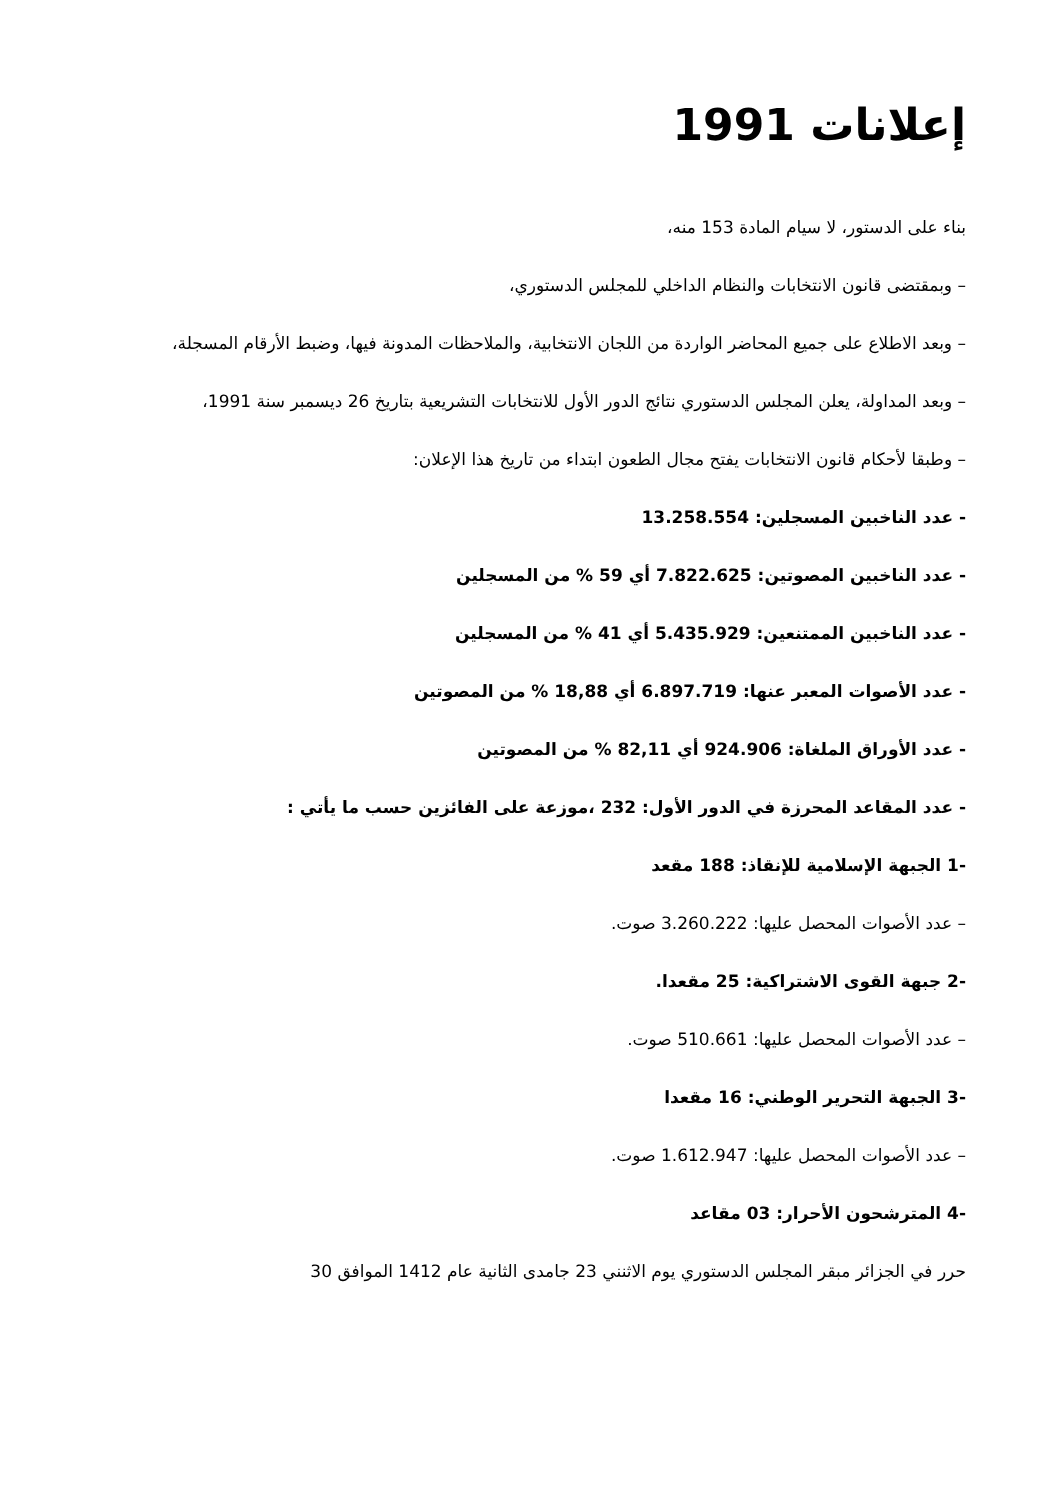إعلانات 1991
بناء على الدستور، لا سيام المادة 153 منه،
– وبمقتضى قانون الانتخابات والنظام الداخلي للمجلس الدستوري،
– وبعد الاطلاع على جميع المحاضر الواردة من اللجان الانتخابية، والملاحظات المدونة فيها، وضبط الأرقام المسجلة،
– وبعد المداولة، يعلن المجلس الدستوري نتائج الدور الأول للانتخابات التشريعية بتاريخ 26 ديسمبر سنة 1991،
– وطبقا لأحكام قانون الانتخابات يفتح مجال الطعون ابتداء من تاريخ هذا الإعلان:
- عدد الناخبين المسجلين: 13.258.554
- عدد الناخبين المصوتين: 7.822.625 أي 59 % من المسجلين
- عدد الناخبين الممتنعين: 5.435.929 أي 41 % من المسجلين
- عدد الأصوات المعبر عنها: 6.897.719 أي 18,88 % من المصوتين
- عدد الأوراق الملغاة: 924.906 أي 82,11 % من المصوتين
- عدد المقاعد المحرزة في الدور الأول: 232 ،موزعة على الفائزين حسب ما يأتي :
-1 الجبهة الإسلامية للإنقاذ: 188 مقعد
– عدد الأصوات المحصل عليها: 3.260.222 صوت.
-2 جبهة القوى الاشتراكية: 25 مقعدا.
– عدد الأصوات المحصل عليها: 510.661 صوت.
-3 الجبهة التحرير الوطني: 16 مقعدا
– عدد الأصوات المحصل عليها: 1.612.947 صوت.
-4 المترشحون الأحرار: 03 مقاعد
حرر في الجزائر مبقر المجلس الدستوري يوم الاثنني 23 جامدى الثانية عام 1412 الموافق 30